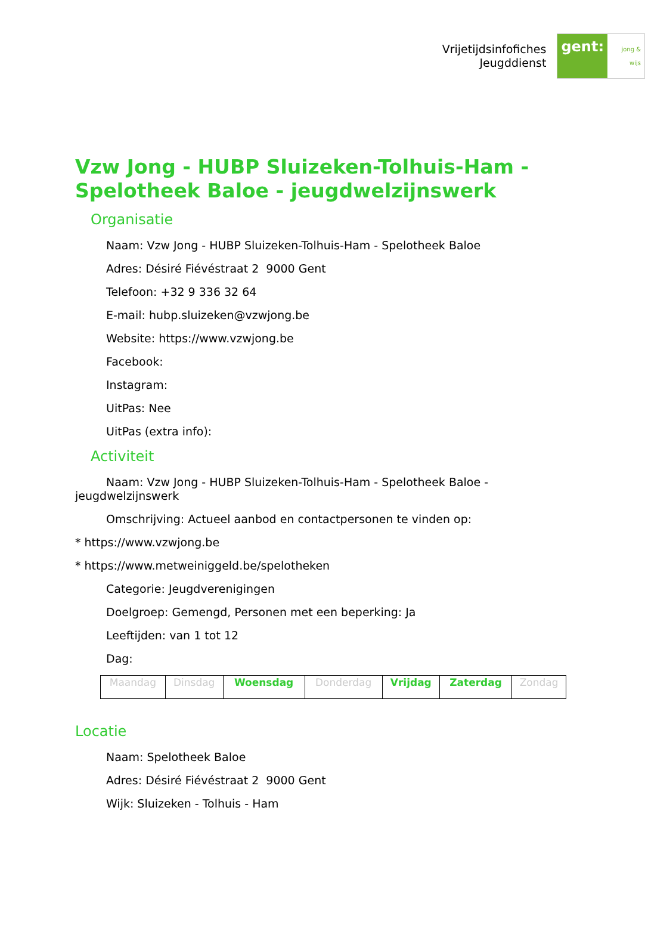Vrijetijdsinfofiches
Jeugddienst
gent: jong & wijs
Vzw Jong - HUBP Sluizeken-Tolhuis-Ham - Spelotheek Baloe - jeugdwelzijnswerk
Organisatie
Naam: Vzw Jong - HUBP Sluizeken-Tolhuis-Ham - Spelotheek Baloe
Adres: Désiré Fiévéstraat 2 9000 Gent
Telefoon: +32 9 336 32 64
E-mail: hubp.sluizeken@vzwjong.be
Website: https://www.vzwjong.be
Facebook:
Instagram:
UitPas: Nee
UitPas (extra info):
Activiteit
Naam: Vzw Jong - HUBP Sluizeken-Tolhuis-Ham - Spelotheek Baloe - jeugdwelzijnswerk
Omschrijving: Actueel aanbod en contactpersonen te vinden op:
* https://www.vzwjong.be
* https://www.metweiniggeld.be/spelotheken
Categorie: Jeugdverenigingen
Doelgroep: Gemengd, Personen met een beperking: Ja
Leeftijden: van 1 tot 12
Dag:
| Maandag | Dinsdag | Woensdag | Donderdag | Vrijdag | Zaterdag | Zondag |
Locatie
Naam: Spelotheek Baloe
Adres: Désiré Fiévéstraat 2 9000 Gent
Wijk: Sluizeken - Tolhuis - Ham